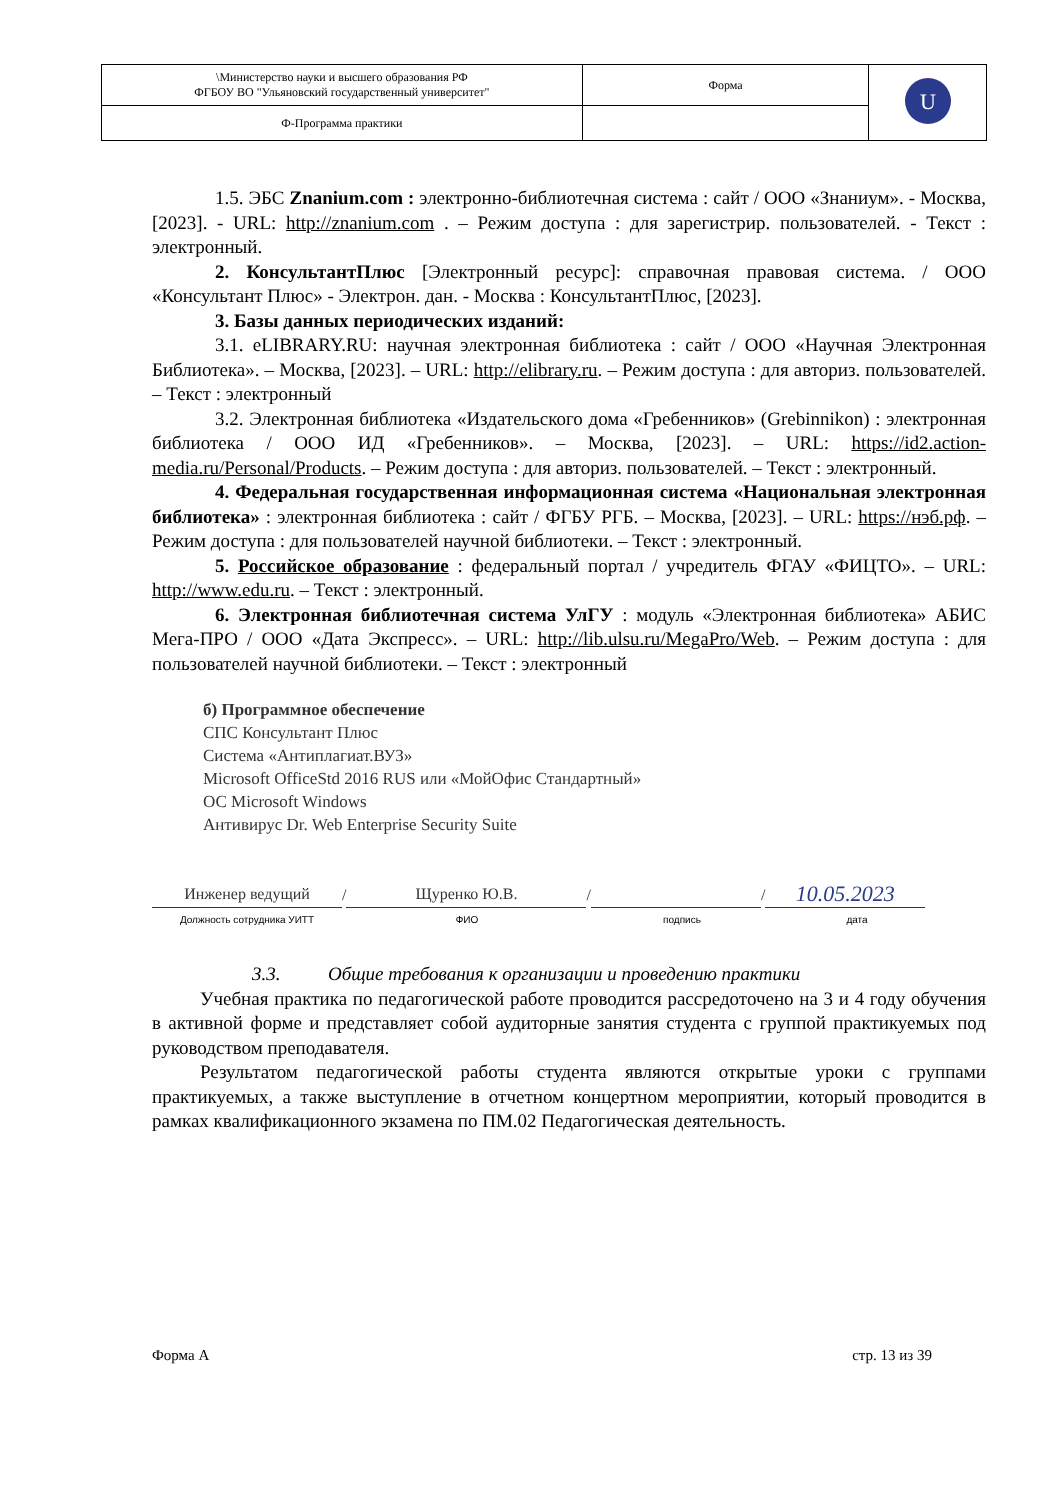| \Министерство науки и высшего образования РФ ФГБОУ ВО "Ульяновский государственный университет" | Форма | U |
| Ф-Программа практики | | |
1.5. ЭБС Znanium.com : электронно-библиотечная система : сайт / ООО «Знаниум». - Москва, [2023]. - URL: http://znanium.com . – Режим доступа : для зарегистрир. пользователей. - Текст : электронный.
2. КонсультантПлюс [Электронный ресурс]: справочная правовая система. / ООО «Консультант Плюс» - Электрон. дан. - Москва : КонсультантПлюс, [2023].
3. Базы данных периодических изданий:
3.1. eLIBRARY.RU: научная электронная библиотека : сайт / ООО «Научная Электронная Библиотека». – Москва, [2023]. – URL: http://elibrary.ru. – Режим доступа : для авториз. пользователей. – Текст : электронный
3.2. Электронная библиотека «Издательского дома «Гребенников» (Grebinnikon) : электронная библиотека / ООО ИД «Гребенников». – Москва, [2023]. – URL: https://id2.action-media.ru/Personal/Products. – Режим доступа : для авториз. пользователей. – Текст : электронный.
4. Федеральная государственная информационная система «Национальная электронная библиотека» : электронная библиотека : сайт / ФГБУ РГБ. – Москва, [2023]. – URL: https://нэб.рф. – Режим доступа : для пользователей научной библиотеки. – Текст : электронный.
5. Российское образование : федеральный портал / учредитель ФГАУ «ФИЦТО». – URL: http://www.edu.ru. – Текст : электронный.
6. Электронная библиотечная система УлГУ : модуль «Электронная библиотека» АБИС Мега-ПРО / ООО «Дата Экспресс». – URL: http://lib.ulsu.ru/MegaPro/Web. – Режим доступа : для пользователей научной библиотеки. – Текст : электронный
б) Программное обеспечение
СПС Консультант Плюс
Система «Антиплагиат.ВУЗ»
Microsoft OfficeStd 2016 RUS или «МойОфис Стандартный»
ОС Microsoft Windows
Антивирус Dr. Web Enterprise Security Suite
Инженер ведущий
/
Щуренко Ю.В.
/
/
10.05.2023
Должность сотрудника УИТТ ФИО подпись дата
3.3. Общие требования к организации и проведению практики
Учебная практика по педагогической работе проводится рассредоточено на 3 и 4 году обучения в активной форме и представляет собой аудиторные занятия студента с группой практикуемых под руководством преподавателя.
Результатом педагогической работы студента являются открытые уроки с группами практикуемых, а также выступление в отчетном концертном мероприятии, который проводится в рамках квалификационного экзамена по ПМ.02 Педагогическая деятельность.
Форма А стр. 13 из 39